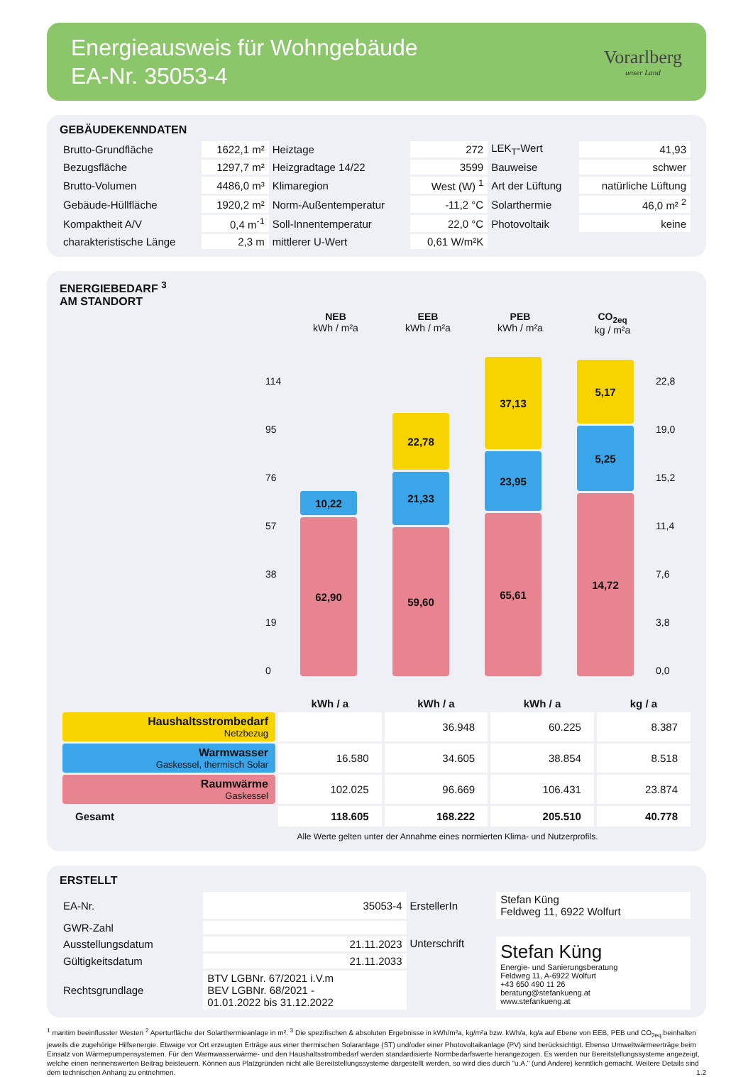Energieausweis für Wohngebäude
EA-Nr. 35053-4
Vorarlberg
unser Land
GEBÄUDEKENNDATEN
| Brutto-Grundfläche | 1622,1 m² | Heiztage | 272 | LEK<sub>T</sub>-Wert | 41,93 |
| Bezugsfläche | 1297,7 m² | Heizgradtage 14/22 | 3599 | Bauweise | schwer |
| Brutto-Volumen | 4486,0 m³ | Klimaregion | West (W) <sup>1</sup> | Art der Lüftung | natürliche Lüftung |
| Gebäude-Hüllfläche | 1920,2 m² | Norm-Außentemperatur | -11,2 °C | Solarthermie | 46,0 m² <sup>2</sup> |
| Kompaktheit A/V | 0,4 m<sup>-1</sup> | Soll-Innentemperatur | 22,0 °C | Photovoltaik | keine |
| charakteristische Länge | 2,3 m | mittlerer U-Wert | 0,61 W/m²K | | |
ENERGIEBEDARF <sup>3</sup>
AM STANDORT
NEB
kWh / m²a
EEB
kWh / m²a
PEB
kWh / m²a
CO<sub>2eq</sub>
kg / m²a
114
95
76
57
38
19
0
10,22
62,90
22,78
21,33
59,60
37,13
23,95
65,61
5,17
5,25
14,72
22,8
19,0
15,2
11,4
7,6
3,8
0,0
| | kWh / a | kWh / a | kWh / a | kg / a |
| Haushaltsstrombedarf Netzbezug | | 36.948 | 60.225 | 8.387 |
| Warmwasser Gaskessel, thermisch Solar | 16.580 | 34.605 | 38.854 | 8.518 |
| Raumwärme Gaskessel | 102.025 | 96.669 | 106.431 | 23.874 |
| Gesamt | 118.605 | 168.222 | 205.510 | 40.778 |
Alle Werte gelten unter der Annahme eines normierten Klima- und Nutzerprofils.
ERSTELLT
| EA-Nr. | 35053-4 | ErstellerIn | Stefan Küng Feldweg 11, 6922 Wolfurt |
| GWR-Zahl | | | |
| Ausstellungsdatum | 21.11.2023 | Unterschrift | Stefan Küng Energie- und Sanierungsberatung Feldweg 11, A-6922 Wolfurt +43 650 490 11 26 beratung@stefankueng.at www.stefankueng.at |
| Gültigkeitsdatum | 21.11.2033 | | |
| Rechtsgrundlage | BTV LGBNr. 67/2021 i.V.m BEV LGBNr. 68/2021 - 01.01.2022 bis 31.12.2022 | | |
<sup>1</sup> maritim beeinflusster Westen <sup>2</sup> Aperturfläche der Solarthermieanlage in m². <sup>3</sup> Die spezifischen & absoluten Ergebnisse in kWh/m²a, kg/m²a bzw. kWh/a, kg/a auf Ebene von EEB, PEB und CO<sub>2eq</sub> beinhalten jeweils die zugehörige Hilfsenergie. Etwaige vor Ort erzeugten Erträge aus einer thermischen Solaranlage (ST) und/oder einer Photovoltaikanlage (PV) sind berücksichtigt. Ebenso Umweltwärmeerträge beim Einsatz von Wärmepumpensystemen. Für den Warmwasserwärme- und den Haushaltsstrombedarf werden standardisierte Normbedarfswerte herangezogen. Es werden nur Bereitstellungssysteme angezeigt, welche einen nennenswerten Beitrag beisteuern. Können aus Platzgründen nicht alle Bereitstellungssysteme dargestellt werden, so wird dies durch "u.A." (und Andere) kenntlich gemacht. Weitere Details sind dem technischen Anhang zu entnehmen. 1.2